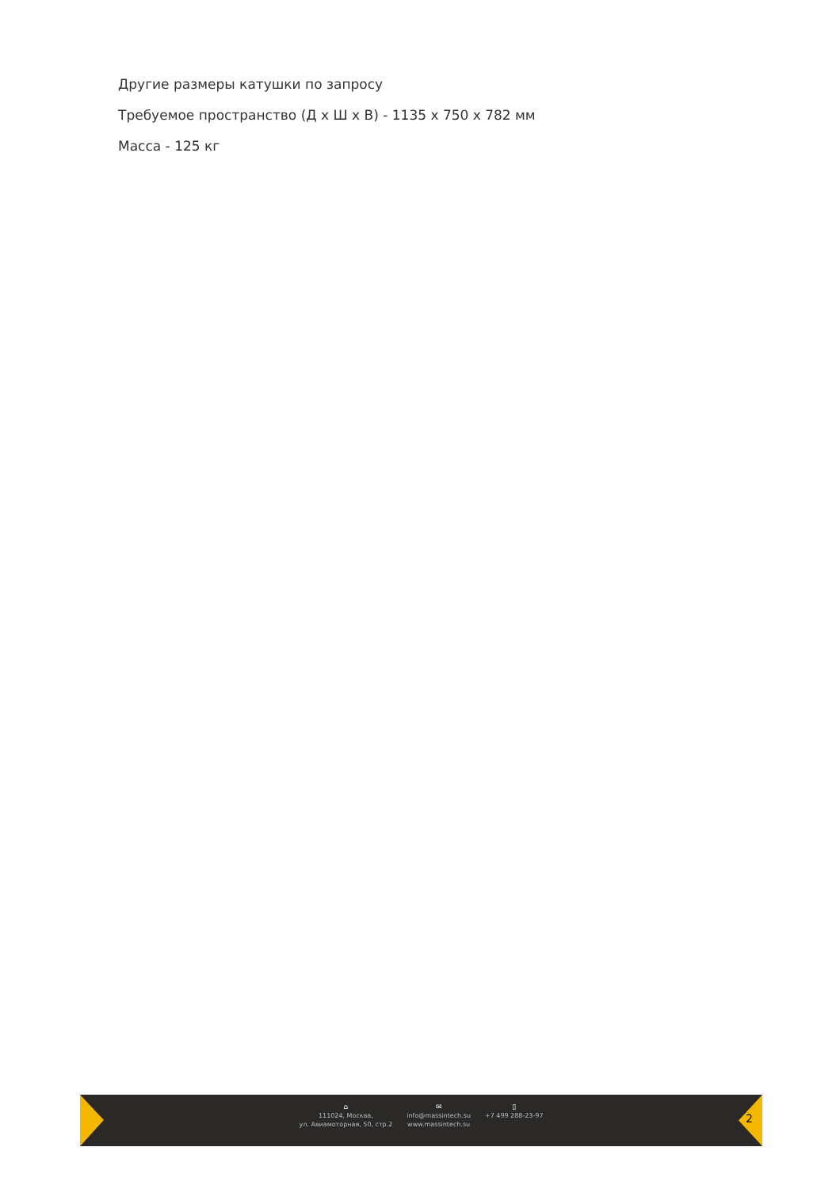Другие размеры катушки по запросу
Требуемое пространство (Д х Ш х В) - 1135 х 750 х 782 мм
Масса - 125 кг
⌂
111024, Москва,
ул. Авиамоторная, 50, стр.2
✉
info@massintech.su
www.massintech.su
▯
+7 499 288-23-97
2